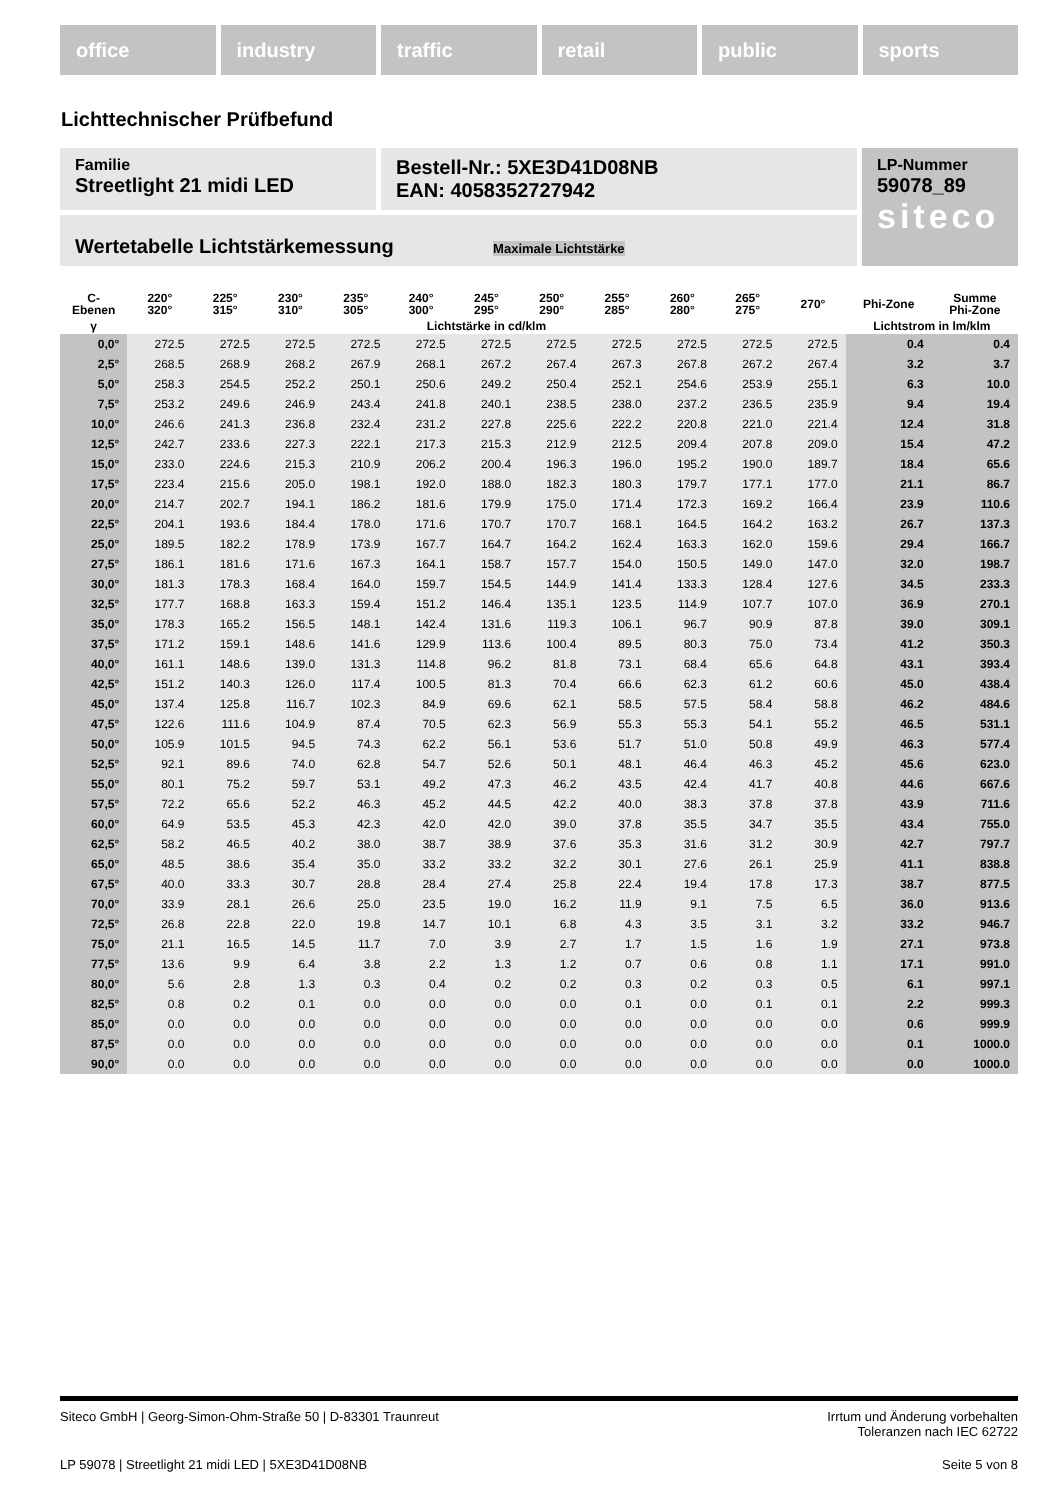office industry traffic retail public sports
Lichttechnischer Prüfbefund
Familie
Streetlight 21 midi LED
Bestell-Nr.: 5XE3D41D08NB
EAN: 4058352727942
LP-Nummer
59078_89
siteco
Wertetabelle Lichtstärkemessung Maximale Lichtstärke
| C- Ebenen | 220° 320° | 225° 315° | 230° 310° | 235° 305° | 240° 300° | 245° 295° | 250° 290° | 255° 285° | 260° 280° | 265° 275° | 270° | Phi-Zone | Summe Phi-Zone |
| --- | --- | --- | --- | --- | --- | --- | --- | --- | --- | --- | --- | --- | --- |
| γ | Lichtstärke in cd/klm | | | | | | | | | | | Lichtstrom in lm/klm | |
| 0,0° | 272.5 | 272.5 | 272.5 | 272.5 | 272.5 | 272.5 | 272.5 | 272.5 | 272.5 | 272.5 | 272.5 | 0.4 | 0.4 |
| 2,5° | 268.5 | 268.9 | 268.2 | 267.9 | 268.1 | 267.2 | 267.4 | 267.3 | 267.8 | 267.2 | 267.4 | 3.2 | 3.7 |
| 5,0° | 258.3 | 254.5 | 252.2 | 250.1 | 250.6 | 249.2 | 250.4 | 252.1 | 254.6 | 253.9 | 255.1 | 6.3 | 10.0 |
| 7,5° | 253.2 | 249.6 | 246.9 | 243.4 | 241.8 | 240.1 | 238.5 | 238.0 | 237.2 | 236.5 | 235.9 | 9.4 | 19.4 |
| 10,0° | 246.6 | 241.3 | 236.8 | 232.4 | 231.2 | 227.8 | 225.6 | 222.2 | 220.8 | 221.0 | 221.4 | 12.4 | 31.8 |
| 12,5° | 242.7 | 233.6 | 227.3 | 222.1 | 217.3 | 215.3 | 212.9 | 212.5 | 209.4 | 207.8 | 209.0 | 15.4 | 47.2 |
| 15,0° | 233.0 | 224.6 | 215.3 | 210.9 | 206.2 | 200.4 | 196.3 | 196.0 | 195.2 | 190.0 | 189.7 | 18.4 | 65.6 |
| 17,5° | 223.4 | 215.6 | 205.0 | 198.1 | 192.0 | 188.0 | 182.3 | 180.3 | 179.7 | 177.1 | 177.0 | 21.1 | 86.7 |
| 20,0° | 214.7 | 202.7 | 194.1 | 186.2 | 181.6 | 179.9 | 175.0 | 171.4 | 172.3 | 169.2 | 166.4 | 23.9 | 110.6 |
| 22,5° | 204.1 | 193.6 | 184.4 | 178.0 | 171.6 | 170.7 | 170.7 | 168.1 | 164.5 | 164.2 | 163.2 | 26.7 | 137.3 |
| 25,0° | 189.5 | 182.2 | 178.9 | 173.9 | 167.7 | 164.7 | 164.2 | 162.4 | 163.3 | 162.0 | 159.6 | 29.4 | 166.7 |
| 27,5° | 186.1 | 181.6 | 171.6 | 167.3 | 164.1 | 158.7 | 157.7 | 154.0 | 150.5 | 149.0 | 147.0 | 32.0 | 198.7 |
| 30,0° | 181.3 | 178.3 | 168.4 | 164.0 | 159.7 | 154.5 | 144.9 | 141.4 | 133.3 | 128.4 | 127.6 | 34.5 | 233.3 |
| 32,5° | 177.7 | 168.8 | 163.3 | 159.4 | 151.2 | 146.4 | 135.1 | 123.5 | 114.9 | 107.7 | 107.0 | 36.9 | 270.1 |
| 35,0° | 178.3 | 165.2 | 156.5 | 148.1 | 142.4 | 131.6 | 119.3 | 106.1 | 96.7 | 90.9 | 87.8 | 39.0 | 309.1 |
| 37,5° | 171.2 | 159.1 | 148.6 | 141.6 | 129.9 | 113.6 | 100.4 | 89.5 | 80.3 | 75.0 | 73.4 | 41.2 | 350.3 |
| 40,0° | 161.1 | 148.6 | 139.0 | 131.3 | 114.8 | 96.2 | 81.8 | 73.1 | 68.4 | 65.6 | 64.8 | 43.1 | 393.4 |
| 42,5° | 151.2 | 140.3 | 126.0 | 117.4 | 100.5 | 81.3 | 70.4 | 66.6 | 62.3 | 61.2 | 60.6 | 45.0 | 438.4 |
| 45,0° | 137.4 | 125.8 | 116.7 | 102.3 | 84.9 | 69.6 | 62.1 | 58.5 | 57.5 | 58.4 | 58.8 | 46.2 | 484.6 |
| 47,5° | 122.6 | 111.6 | 104.9 | 87.4 | 70.5 | 62.3 | 56.9 | 55.3 | 55.3 | 54.1 | 55.2 | 46.5 | 531.1 |
| 50,0° | 105.9 | 101.5 | 94.5 | 74.3 | 62.2 | 56.1 | 53.6 | 51.7 | 51.0 | 50.8 | 49.9 | 46.3 | 577.4 |
| 52,5° | 92.1 | 89.6 | 74.0 | 62.8 | 54.7 | 52.6 | 50.1 | 48.1 | 46.4 | 46.3 | 45.2 | 45.6 | 623.0 |
| 55,0° | 80.1 | 75.2 | 59.7 | 53.1 | 49.2 | 47.3 | 46.2 | 43.5 | 42.4 | 41.7 | 40.8 | 44.6 | 667.6 |
| 57,5° | 72.2 | 65.6 | 52.2 | 46.3 | 45.2 | 44.5 | 42.2 | 40.0 | 38.3 | 37.8 | 37.8 | 43.9 | 711.6 |
| 60,0° | 64.9 | 53.5 | 45.3 | 42.3 | 42.0 | 42.0 | 39.0 | 37.8 | 35.5 | 34.7 | 35.5 | 43.4 | 755.0 |
| 62,5° | 58.2 | 46.5 | 40.2 | 38.0 | 38.7 | 38.9 | 37.6 | 35.3 | 31.6 | 31.2 | 30.9 | 42.7 | 797.7 |
| 65,0° | 48.5 | 38.6 | 35.4 | 35.0 | 33.2 | 33.2 | 32.2 | 30.1 | 27.6 | 26.1 | 25.9 | 41.1 | 838.8 |
| 67,5° | 40.0 | 33.3 | 30.7 | 28.8 | 28.4 | 27.4 | 25.8 | 22.4 | 19.4 | 17.8 | 17.3 | 38.7 | 877.5 |
| 70,0° | 33.9 | 28.1 | 26.6 | 25.0 | 23.5 | 19.0 | 16.2 | 11.9 | 9.1 | 7.5 | 6.5 | 36.0 | 913.6 |
| 72,5° | 26.8 | 22.8 | 22.0 | 19.8 | 14.7 | 10.1 | 6.8 | 4.3 | 3.5 | 3.1 | 3.2 | 33.2 | 946.7 |
| 75,0° | 21.1 | 16.5 | 14.5 | 11.7 | 7.0 | 3.9 | 2.7 | 1.7 | 1.5 | 1.6 | 1.9 | 27.1 | 973.8 |
| 77,5° | 13.6 | 9.9 | 6.4 | 3.8 | 2.2 | 1.3 | 1.2 | 0.7 | 0.6 | 0.8 | 1.1 | 17.1 | 991.0 |
| 80,0° | 5.6 | 2.8 | 1.3 | 0.3 | 0.4 | 0.2 | 0.2 | 0.3 | 0.2 | 0.3 | 0.5 | 6.1 | 997.1 |
| 82,5° | 0.8 | 0.2 | 0.1 | 0.0 | 0.0 | 0.0 | 0.0 | 0.1 | 0.0 | 0.1 | 0.1 | 2.2 | 999.3 |
| 85,0° | 0.0 | 0.0 | 0.0 | 0.0 | 0.0 | 0.0 | 0.0 | 0.0 | 0.0 | 0.0 | 0.0 | 0.6 | 999.9 |
| 87,5° | 0.0 | 0.0 | 0.0 | 0.0 | 0.0 | 0.0 | 0.0 | 0.0 | 0.0 | 0.0 | 0.0 | 0.1 | 1000.0 |
| 90,0° | 0.0 | 0.0 | 0.0 | 0.0 | 0.0 | 0.0 | 0.0 | 0.0 | 0.0 | 0.0 | 0.0 | 0.0 | 1000.0 |
Siteco GmbH | Georg-Simon-Ohm-Straße 50 | D-83301 Traunreut Irrtum und Änderung vorbehalten
Toleranzen nach IEC 62722
LP 59078 | Streetlight 21 midi LED | 5XE3D41D08NB Seite 5 von 8